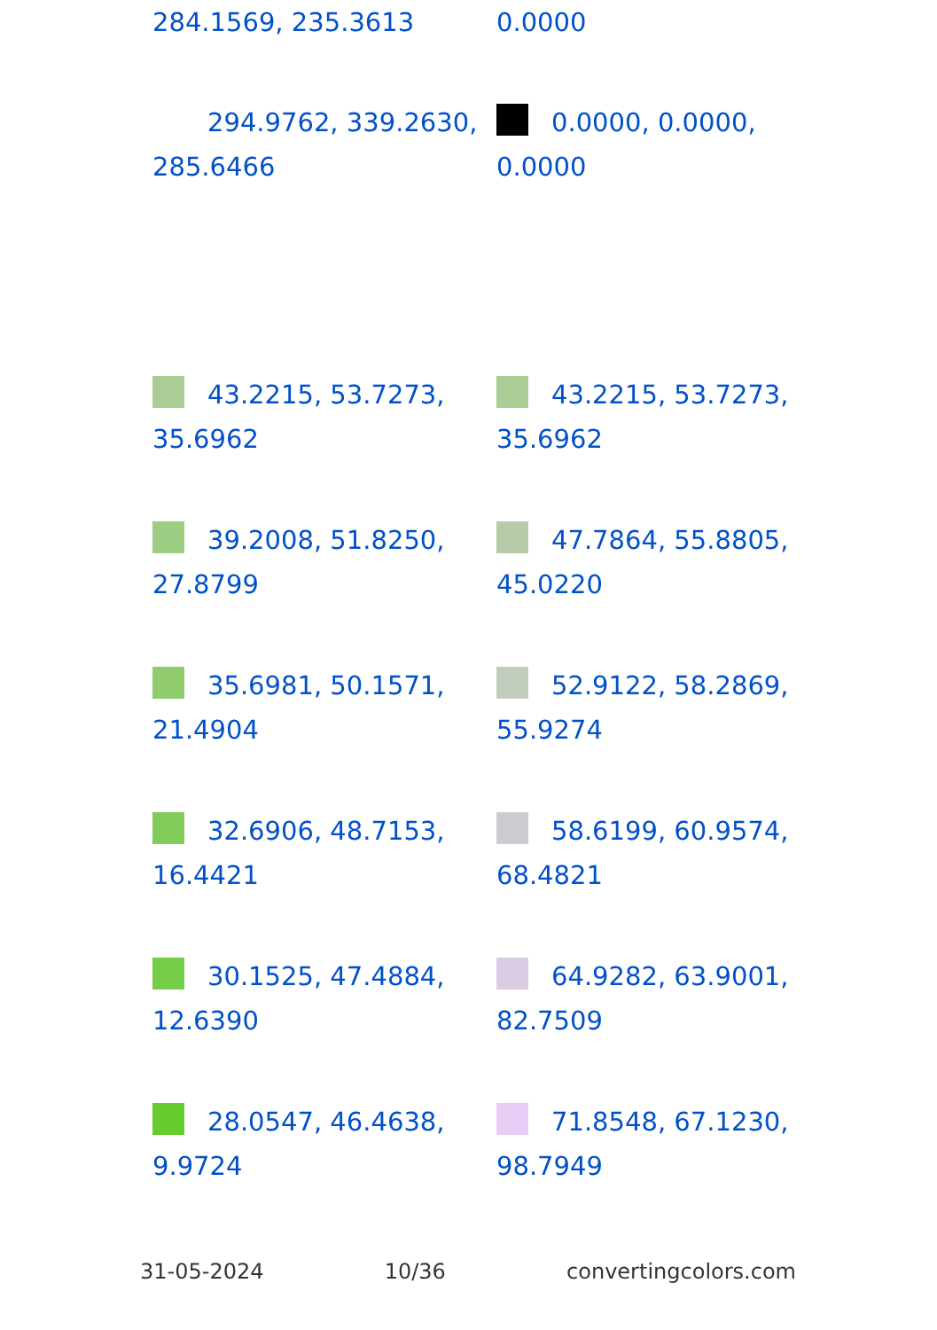284.1569, 235.3613 0.0000
294.9762, 339.2630, 285.6466
0.0000, 0.0000, 0.0000
43.2215, 53.7273, 35.6962
43.2215, 53.7273, 35.6962
39.2008, 51.8250, 27.8799
47.7864, 55.8805, 45.0220
35.6981, 50.1571, 21.4904
52.9122, 58.2869, 55.9274
32.6906, 48.7153, 16.4421
58.6199, 60.9574, 68.4821
30.1525, 47.4884, 12.6390
64.9282, 63.9001, 82.7509
28.0547, 46.4638, 9.9724
71.8548, 67.1230, 98.7949
31-05-2024 10/36 convertingcolors.com